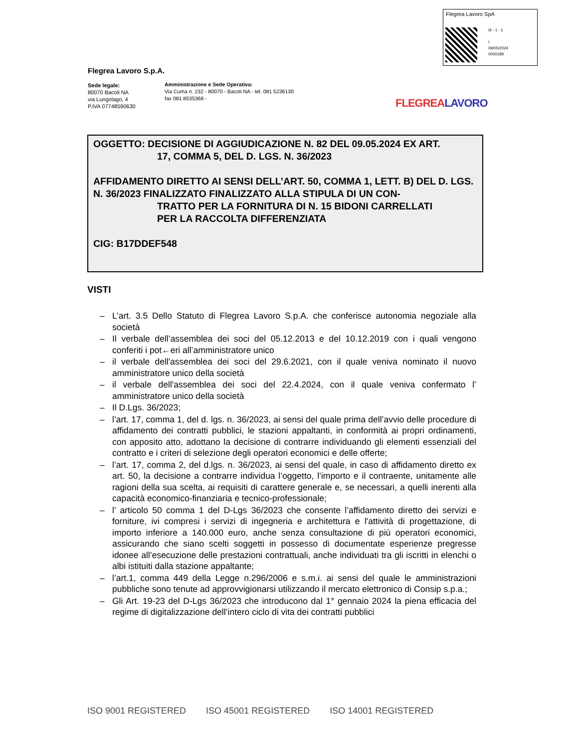Flegrea Lavoro SpA
III - 1 - 1
I
09/05/2024
0000189
Flegrea Lavoro S.p.A.
Sede legale:
80070 Bacoli NA
via Lungolago, 4
P.IVA 07748590630
Amministrazione e Sede Operativa:
Via Cuma n. 232 - 80070 - Bacoli NA - tel. 081 5236130
fax 081 8535368 -
FLEGREALAVORO
OGGETTO: DECISIONE DI AGGIUDICAZIONE N. 82 DEL 09.05.2024 EX ART.
17, COMMA 5, DEL D. LGS. N. 36/2023
AFFIDAMENTO DIRETTO AI SENSI DELL’ART. 50, COMMA 1, LETT. B) DEL D. LGS. N. 36/2023 FINALIZZATO FINALIZZATO ALLA STIPULA DI UN CON-
TRATTO PER LA FORNITURA DI N. 15 BIDONI CARRELLATI
PER LA RACCOLTA DIFFERENZIATA
CIG: B17DDEF548
VISTI
– L’art. 3.5 Dello Statuto di Flegrea Lavoro S.p.A. che conferisce autonomia negoziale alla società
– Il verbale dell’assemblea dei soci del 05.12.2013 e del 10.12.2019 con i quali vengono conferiti i pot←eri all’amministratore unico
– il verbale dell'assemblea dei soci del 29.6.2021, con il quale veniva nominato il nuovo amministratore unico della società
– il verbale dell'assemblea dei soci del 22.4.2024, con il quale veniva confermato l’ amministratore unico della società
– Il D.Lgs. 36/2023;
– l’art. 17, comma 1, del d. lgs. n. 36/2023, ai sensi del quale prima dell’avvio delle procedure di affidamento dei contratti pubblici, le stazioni appaltanti, in conformità ai propri ordinamenti, con apposito atto, adottano la decisione di contrarre individuando gli elementi essenziali del contratto e i criteri di selezione degli operatori economici e delle offerte;
– l’art. 17, comma 2, del d.lgs. n. 36/2023, ai sensi del quale, in caso di affidamento diretto ex art. 50, la decisione a contrarre individua l’oggetto, l’importo e il contraente, unitamente alle ragioni della sua scelta, ai requisiti di carattere generale e, se necessari, a quelli inerenti alla capacità economico-finanziaria e tecnico-professionale;
– l’ articolo 50 comma 1 del D-Lgs 36/2023 che consente l’affidamento diretto dei servizi e forniture, ivi compresi i servizi di ingegneria e architettura e l'attività di progettazione, di importo inferiore a 140.000 euro, anche senza consultazione di più operatori economici, assicurando che siano scelti soggetti in possesso di documentate esperienze pregresse idonee all’esecuzione delle prestazioni contrattuali, anche individuati tra gli iscritti in elenchi o albi istituiti dalla stazione appaltante;
– l’art.1, comma 449 della Legge n.296/2006 e s.m.i. ai sensi del quale le amministrazioni pubbliche sono tenute ad approvvigionarsi utilizzando il mercato elettronico di Consip s.p.a.;
– Gli Art. 19-23 del D-Lgs 36/2023 che introducono dal 1° gennaio 2024 la piena efficacia del regime di digitalizzazione dell’intero ciclo di vita dei contratti pubblici
ISO 9001 REGISTERED ISO 45001 REGISTERED ISO 14001 REGISTERED